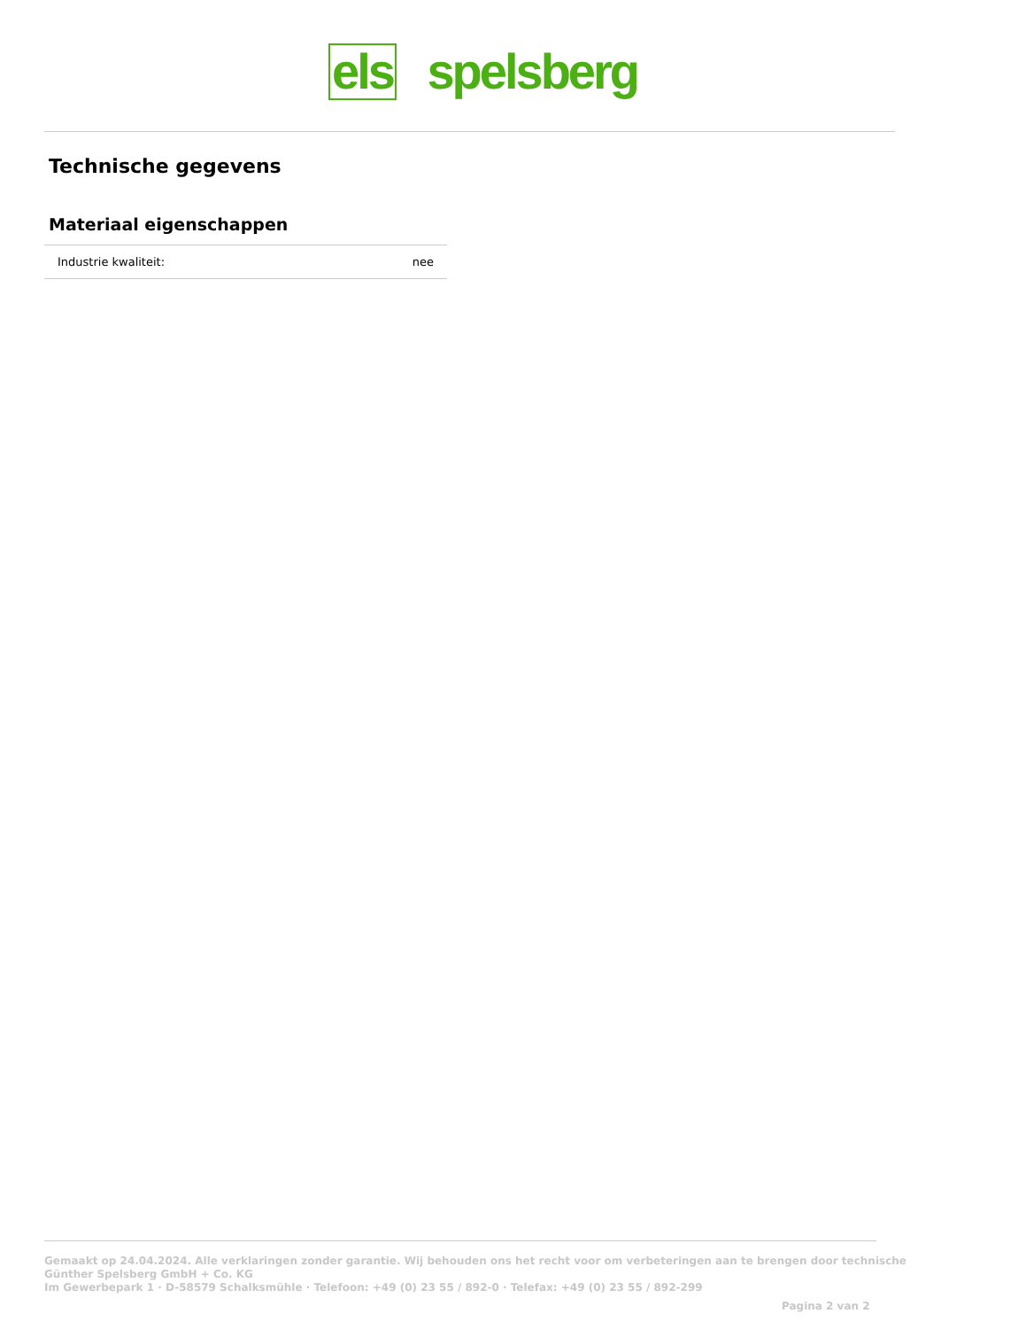els spelsberg
Technische gegevens
Materiaal eigenschappen
| Industrie kwaliteit: | nee |
Gemaakt op 24.04.2024. Alle verklaringen zonder garantie. Wij behouden ons het recht voor om verbeteringen aan te brengen door technische
Günther Spelsberg GmbH + Co. KG
Im Gewerbepark 1 · D-58579 Schalksmühle · Telefoon: +49 (0) 23 55 / 892-0 · Telefax: +49 (0) 23 55 / 892-299
Pagina 2 van 2